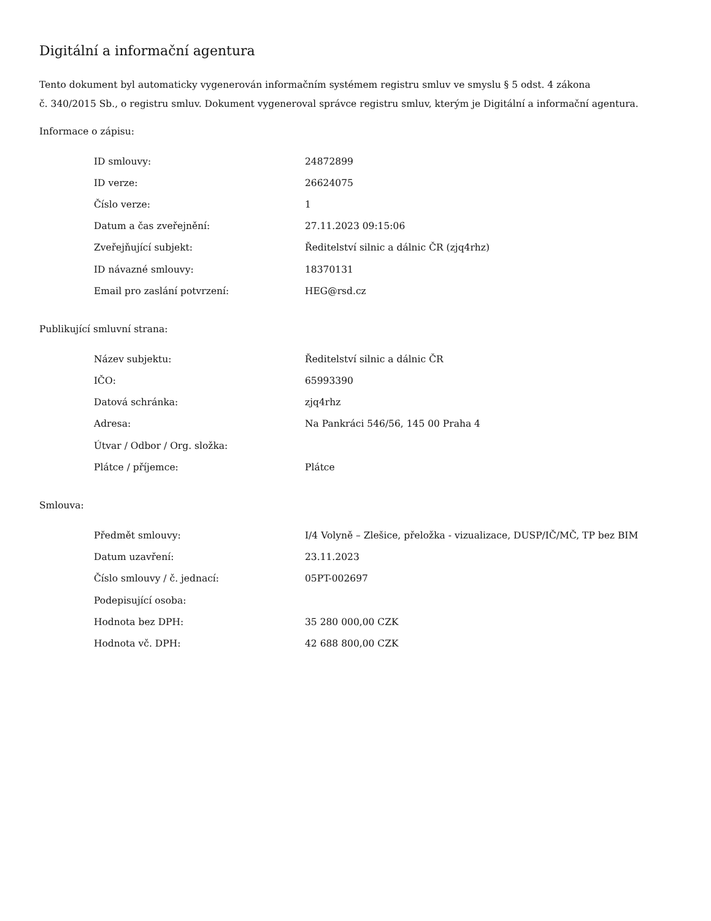Digitální a informační agentura
Tento dokument byl automaticky vygenerován informačním systémem registru smluv ve smyslu § 5 odst. 4 zákona
č. 340/2015 Sb., o registru smluv. Dokument vygeneroval správce registru smluv, kterým je Digitální a informační agentura.
Informace o zápisu:
| ID smlouvy: | 24872899 |
| ID verze: | 26624075 |
| Číslo verze: | 1 |
| Datum a čas zveřejnění: | 27.11.2023 09:15:06 |
| Zveřejňující subjekt: | Ředitelství silnic a dálnic ČR (zjq4rhz) |
| ID návazné smlouvy: | 18370131 |
| Email pro zaslání potvrzení: | HEG@rsd.cz |
Publikující smluvní strana:
| Název subjektu: | Ředitelství silnic a dálnic ČR |
| IČO: | 65993390 |
| Datová schránka: | zjq4rhz |
| Adresa: | Na Pankráci 546/56, 145 00 Praha 4 |
| Útvar / Odbor / Org. složka: | |
| Plátce / příjemce: | Plátce |
Smlouva:
| Předmět smlouvy: | I/4 Volyně – Zlešice, přeložka - vizualizace, DUSP/IČ/MČ, TP bez BIM |
| Datum uzavření: | 23.11.2023 |
| Číslo smlouvy / č. jednací: | 05PT-002697 |
| Podepisující osoba: | |
| Hodnota bez DPH: | 35 280 000,00 CZK |
| Hodnota vč. DPH: | 42 688 800,00 CZK |